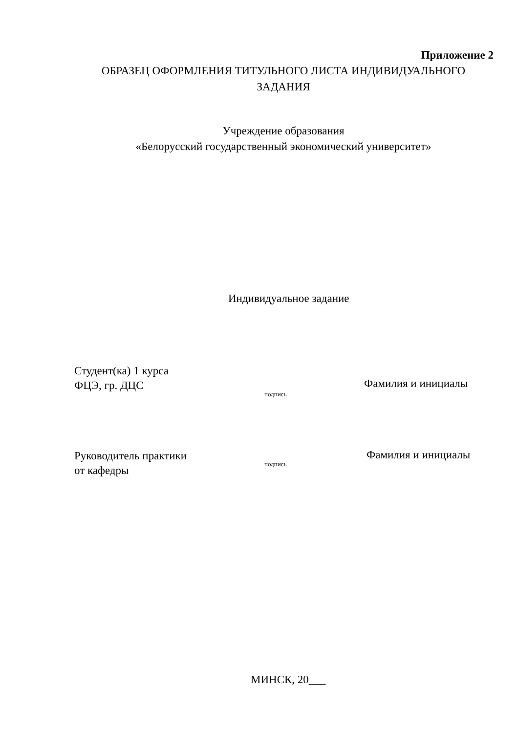Приложение 2
ОБРАЗЕЦ ОФОРМЛЕНИЯ ТИТУЛЬНОГО ЛИСТА ИНДИВИДУАЛЬНОГО
ЗАДАНИЯ
Учреждение образования
«Белорусский государственный экономический университет»
Индивидуальное задание
Студент(ка) 1 курса
ФЦЭ, гр. ДЦС
подпись
Фамилия и инициалы
Руководитель практики
от кафедры
подпись
Фамилия и инициалы
МИНСК, 20___